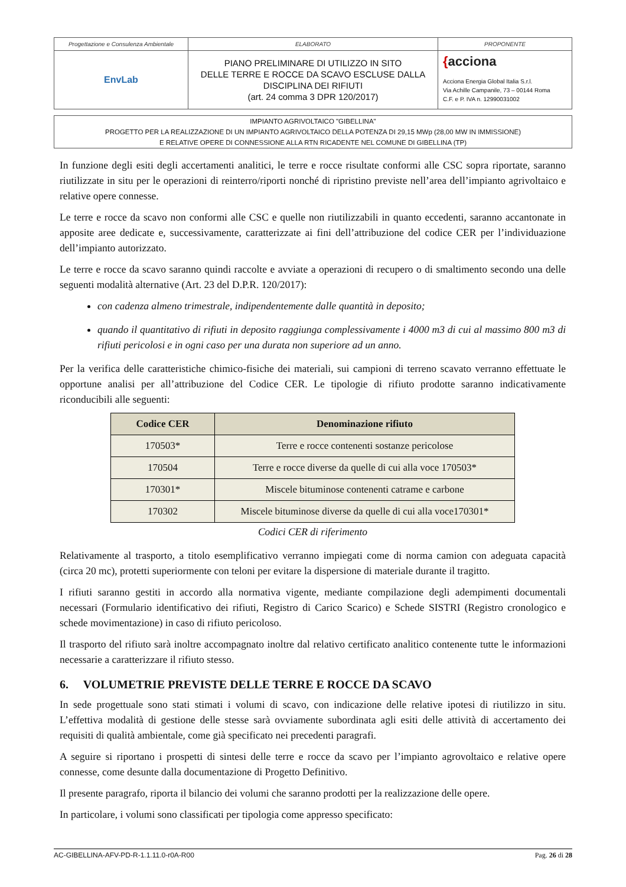| Progettazione e Consulenza Ambientale | ELABORATO | PROPONENTE |
| EnvLab | PIANO PRELIMINARE DI UTILIZZO IN SITO DELLE TERRE E ROCCE DA SCAVO ESCLUSE DALLA DISCIPLINA DEI RIFIUTI (art. 24 comma 3 DPR 120/2017) | { acciona Acciona Energia Global Italia S.r.l. Via Achille Campanile, 73 – 00144 Roma C.F. e P. IVA n. 12990031002 |
IMPIANTO AGRIVOLTAICO "GIBELLINA"
PROGETTO PER LA REALIZZAZIONE DI UN IMPIANTO AGRIVOLTAICO DELLA POTENZA DI 29,15 MWp (28,00 MW IN IMMISSIONE)
E RELATIVE OPERE DI CONNESSIONE ALLA RTN RICADENTE NEL COMUNE DI GIBELLINA (TP)
In funzione degli esiti degli accertamenti analitici, le terre e rocce risultate conformi alle CSC sopra riportate, saranno riutilizzate in situ per le operazioni di reinterro/riporti nonché di ripristino previste nell’area dell’impianto agrivoltaico e relative opere connesse.
Le terre e rocce da scavo non conformi alle CSC e quelle non riutilizzabili in quanto eccedenti, saranno accantonate in apposite aree dedicate e, successivamente, caratterizzate ai fini dell’attribuzione del codice CER per l’individuazione dell’impianto autorizzato.
Le terre e rocce da scavo saranno quindi raccolte e avviate a operazioni di recupero o di smaltimento secondo una delle seguenti modalità alternative (Art. 23 del D.P.R. 120/2017):
con cadenza almeno trimestrale, indipendentemente dalle quantità in deposito;
quando il quantitativo di rifiuti in deposito raggiunga complessivamente i 4000 m3 di cui al massimo 800 m3 di rifiuti pericolosi e in ogni caso per una durata non superiore ad un anno.
Per la verifica delle caratteristiche chimico-fisiche dei materiali, sui campioni di terreno scavato verranno effettuate le opportune analisi per all’attribuzione del Codice CER. Le tipologie di rifiuto prodotte saranno indicativamente riconducibili alle seguenti:
| Codice CER | Denominazione rifiuto |
| --- | --- |
| 170503* | Terre e rocce contenenti sostanze pericolose |
| 170504 | Terre e rocce diverse da quelle di cui alla voce 170503* |
| 170301* | Miscele bituminose contenenti catrame e carbone |
| 170302 | Miscele bituminose diverse da quelle di cui alla voce170301* |
Codici CER di riferimento
Relativamente al trasporto, a titolo esemplificativo verranno impiegati come di norma camion con adeguata capacità (circa 20 mc), protetti superiormente con teloni per evitare la dispersione di materiale durante il tragitto.
I rifiuti saranno gestiti in accordo alla normativa vigente, mediante compilazione degli adempimenti documentali necessari (Formulario identificativo dei rifiuti, Registro di Carico Scarico) e Schede SISTRI (Registro cronologico e schede movimentazione) in caso di rifiuto pericoloso.
Il trasporto del rifiuto sarà inoltre accompagnato inoltre dal relativo certificato analitico contenente tutte le informazioni necessarie a caratterizzare il rifiuto stesso.
6. VOLUMETRIE PREVISTE DELLE TERRE E ROCCE DA SCAVO
In sede progettuale sono stati stimati i volumi di scavo, con indicazione delle relative ipotesi di riutilizzo in situ. L’effettiva modalità di gestione delle stesse sarà ovviamente subordinata agli esiti delle attività di accertamento dei requisiti di qualità ambientale, come già specificato nei precedenti paragrafi.
A seguire si riportano i prospetti di sintesi delle terre e rocce da scavo per l’impianto agrovoltaico e relative opere connesse, come desunte dalla documentazione di Progetto Definitivo.
Il presente paragrafo, riporta il bilancio dei volumi che saranno prodotti per la realizzazione delle opere.
In particolare, i volumi sono classificati per tipologia come appresso specificato:
AC-GIBELLINA-AFV-PD-R-1.1.11.0-r0A-R00 Pag. 26 di 28